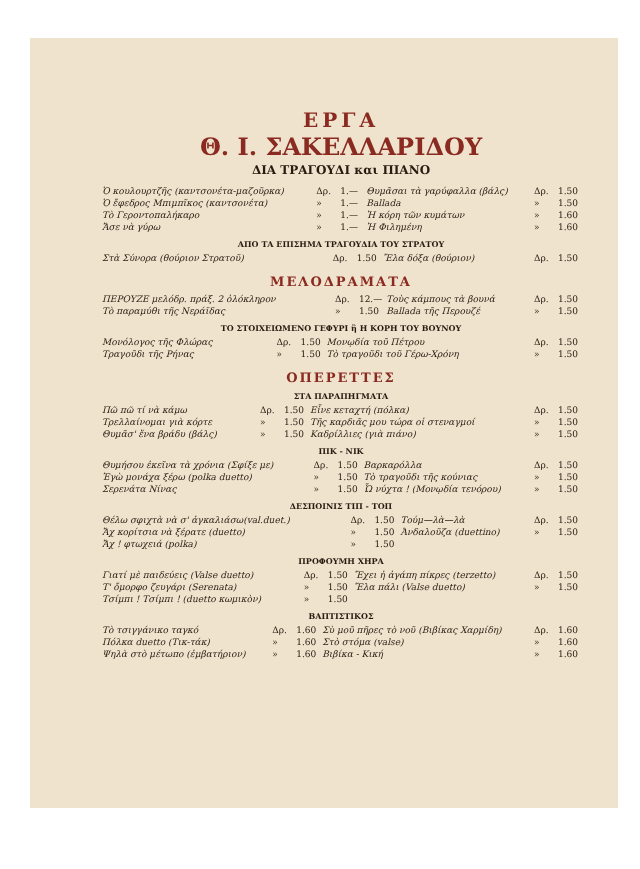ΕΡΓΑ
Θ. Ι. ΣΑΚΕΛΛΑΡΙΔΟΥ
ΔΙΑ ΤΡΑΓΟΥΔΙ και ΠΙΑΝΟ
| Ὁ κουλουρτζῆς (καντσονέτα-μαζοῦρκα) | Δρ. | 1.— | Θυμᾶσαι τὰ γαρύφαλλα (βάλς) | Δρ. | 1.50 |
| Ὁ ἔφεδρος Μπιμπῖκος (καντσονέτα) | » | 1.— | Ballada | » | 1.50 |
| Τὸ Γεροντοπαλήκαρο | » | 1.— | Ἡ κόρη τῶν κυμάτων | » | 1.60 |
| Ἄσε νὰ γύρω | » | 1.— | Ἡ Φιλημένη | » | 1.60 |
ΑΠΟ ΤΑ ΕΠΙΣΗΜΑ ΤΡΑΓΟΥΔΙΑ ΤΟΥ ΣΤΡΑΤΟΥ
| Στὰ Σύνορα (θούριον Στρατοῦ) | Δρ. | 1.50 | Ἔλα δόξα (θούριον) | Δρ. | 1.50 |
ΜΕΛΟΔΡΑΜΑΤΑ
| ΠΕΡΟΥΖΕ μελόδρ. πράξ. 2 ὁλόκληρον | Δρ. | 12.— | Τοὺς κάμπους τὰ βουνά | Δρ. | 1.50 |
| Τὸ παραμύθι τῆς Νεράϊδας | » | 1.50 | Ballada τῆς Περουζέ | » | 1.50 |
ΤΟ ΣΤΟΙΧΕΙΩΜΕΝΟ ΓΕΦΥΡΙ ἢ Η ΚΟΡΗ ΤΟΥ ΒΟΥΝΟΥ
| Μονόλογος τῆς Φλώρας | Δρ. | 1.50 | Μονῳδία τοῦ Πέτρου | Δρ. | 1.50 |
| Τραγοῦδι τῆς Ρήνας | » | 1.50 | Τὸ τραγοῦδι τοῦ Γέρω-Χρόνη | » | 1.50 |
ΟΠΕΡΕΤΤΕΣ
ΣΤΑ ΠΑΡΑΠΗΓΜΑΤΑ
| Πῶ πῶ τί νὰ κάμω | Δρ. | 1.50 | Εἶνε κεταχτή (πόλκα) | Δρ. | 1.50 |
| Τρελλαίνομαι γιὰ κόρτε | » | 1.50 | Τῆς καρδιᾶς μου τώρα οἱ στεναγμοί | » | 1.50 |
| Θυμᾶσ' ἕνα βράδυ (βάλς) | » | 1.50 | Καδρίλλιες (γιὰ πιάνο) | » | 1.50 |
ΠΙΚ - ΝΙΚ
| Θυμήσου ἐκεῖνα τὰ χρόνια (Σφίξε με) | Δρ. | 1.50 | Βαρκαρόλλα | Δρ. | 1.50 |
| Ἐγὼ μονάχα ξέρω (polka duetto) | » | 1.50 | Τὸ τραγοῦδι τῆς κούνιας | » | 1.50 |
| Σερενάτα Νίνας | » | 1.50 | Ὦ νύχτα ! (Μονῳδία τενόρου) | » | 1.50 |
ΔΕΣΠΟΙΝΙΣ ΤΙΠ - ΤΟΠ
| Θέλω σφιχτὰ νὰ σ' ἀγκαλιάσω(val.duet.) | Δρ. | 1.50 | Τούμ—λὰ—λὰ | Δρ. | 1.50 |
| Ἄχ κορίτσια νὰ ξέρατε (duetto) | » | 1.50 | Ἀνδαλοῦζα (duettino) | » | 1.50 |
| Ἄχ ! φτωχειά (polka) | » | 1.50 | | | |
ΠΡΟΦΟΥΜΗ ΧΗΡΑ
| Γιατί μὲ παιδεύεις (Valse duetto) | Δρ. | 1.50 | Ἔχει ἡ ἀγάπη πίκρες (terzetto) | Δρ. | 1.50 |
| Τ' ὄμορφο ζευγάρι (Serenata) | » | 1.50 | Ἔλα πάλι (Valse duetto) | » | 1.50 |
| Τσίμπι ! Τσίμπι ! (duetto κωμικὸν) | » | 1.50 | | | |
ΒΑΠΤΙΣΤΙΚΟΣ
| Τὸ τσιγγάνικο ταγκό | Δρ. | 1.60 | Σὺ μοῦ πῆρες τὸ νοῦ (Βιβίκας Χαρμίδη) | Δρ. | 1.60 |
| Πόλκα duetto (Τικ-τάκ) | » | 1.60 | Στὸ στόμα (valse) | » | 1.60 |
| Ψηλὰ στὸ μέτωπο (ἐμβατήριον) | » | 1.60 | Βιβίκα - Κική | » | 1.60 |